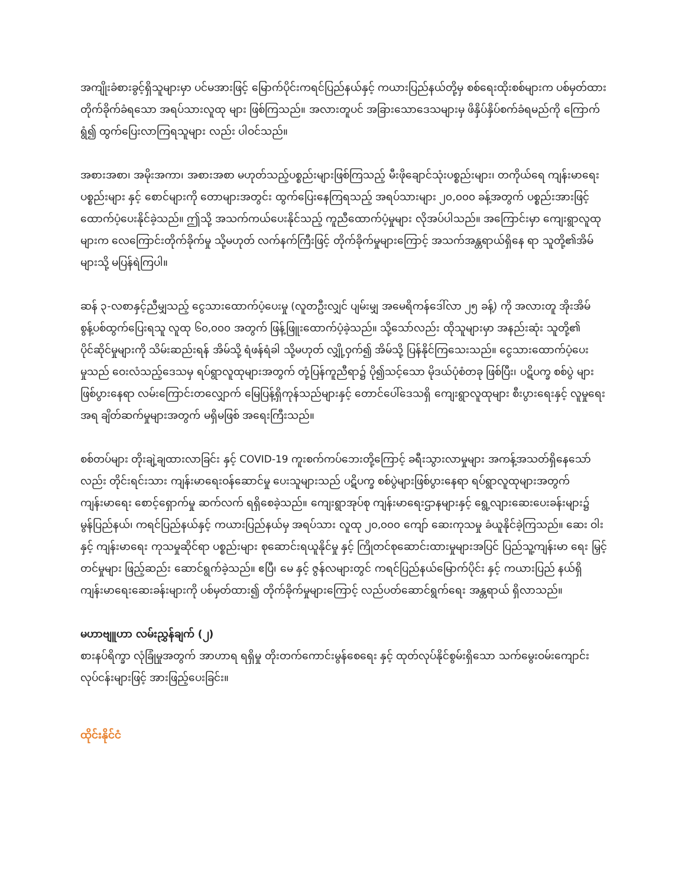အကျိုးခံစားခွင့်ရှိသူများမှာ ပင်မအားဖြင့် မြောက်ပိုင်းကရင်ပြည်နယ်နှင့် ကယားပြည်နယ်တို့မှ စစ်ရေးထိုးစစ်များက ပစ်မှတ်ထားတိုက်ခိုက်ခံရသော အရပ်သားလူထု များ ဖြစ်ကြသည်။ အလားတူပင် အခြားသောဒေသများမှ ဖိနှိပ်နှိပ်စက်ခံရမည်ကို ကြောက်ရွံ၍ ထွက်ပြေးလာကြရသူများ လည်း ပါဝင်သည်။
အစားအစာ၊ အမိုးအကာ၊ အစားအစာ မဟုတ်သည့်ပစ္စည်းများဖြစ်ကြသည့် မီးဖိုချောင်သုံးပစ္စည်းများ၊ တကိုယ်ရေ ကျန်းမာရေးပစ္စည်းများ နှင့် စောင်များကို တောများအတွင်း ထွက်ပြေးနေကြရသည့် အရပ်သားများ ၂၀,၀၀၀ ခန့်အတွက် ပစ္စည်းအားဖြင့် ထောက်ပံ့ပေးနိုင်ခဲ့သည်။ ဤသို့ အသက်ကယ်ပေးနိုင်သည့် ကူညီထောက်ပံ့မှုများ လိုအပ်ပါသည်။ အကြောင်းမှာ ကျေးရွာလူထုများက လေကြောင်းတိုက်ခိုက်မှု သို့မဟုတ် လက်နက်ကြီးဖြင့် တိုက်ခိုက်မှုများကြောင့် အသက်အန္တရာယ်ရှိနေ ရာ သူတို့၏အိမ်များသို့ မပြန်ရဲကြပါ။
ဆန် ၃-လစာနှင့်ညီမျှသည့် ငွေသားထောက်ပံ့ပေးမှု (လူတဦးလျှင် ပျမ်းမျှ အမေရိကန်ဒေါ်လာ ၂၅ ခန့်) ကို အလားတူ အိုးအိမ် စွန့်ပစ်ထွက်ပြေးရသူ လူထု ၆၀,၀၀၀ အတွက် ဖြန့်ဖြူးထောက်ပံ့ခဲ့သည်။ သို့သော်လည်း ထိုသူများမှာ အနည်းဆုံး သူတို့၏ ပိုင်ဆိုင်မှုများကို သိမ်းဆည်းရန် အိမ်သို့ ရံဖန်ရံခါ သို့မဟုတ် လျှို့ဝှက်၍ အိမ်သို့ ပြန်နိုင်ကြသေးသည်။ ငွေသားထောက်ပံ့ပေး မှုသည် ဝေးလံသည့်ဒေသမှ ရပ်ရွာလူထုများအတွက် တုံ့ပြန်ကူညီရာ၌ ပို၍သင့်သော မိုဒယ်ပုံစံတခု ဖြစ်ပြီး၊ ပဋိပက္ခ စစ်ပွဲ များ ဖြစ်ပွားနေရာ လမ်းကြောင်းတလျှောက် မြေပြန့်ရှိကုန်သည်များနှင့် တောင်ပေါ်ဒေသရှိ ကျေးရွာလူထုများ စီးပွားရေးနှင့် လူမှုရေးအရ ချိတ်ဆက်မှုများအတွက် မရှိမဖြစ် အရေးကြီးသည်။
စစ်တပ်များ တိုးချဲ့ချထားလာခြင်း နှင့် COVID-19 ကူးစက်ကပ်ဘေးတို့ကြောင့် ခရီးသွားလာမှုများ အကန့်အသတ်ရှိနေသော် လည်း တိုင်းရင်းသား ကျန်းမာရေးဝန်ဆောင်မှု ပေးသူများသည် ပဋိပက္ခ စစ်ပွဲများဖြစ်ပွားနေရာ ရပ်ရွာလူထုများအတွက် ကျန်းမာရေး စောင့်ရှောက်မှု ဆက်လက် ရရှိစေခဲ့သည်။ ကျေးရွာအုပ်စု ကျန်းမာရေးဌာနများနှင့် ရွေ့လျားဆေးပေးခန်းများ၌ မွန်ပြည်နယ်၊ ကရင်ပြည်နယ်နှင့် ကယားပြည်နယ်မှ အရပ်သား လူထု ၂၀,၀၀၀ ကျော် ဆေးကုသမှု ခံယူနိုင်ခဲ့ကြသည်။ ဆေး ဝါးနှင့် ကျန်းမာရေး ကုသမှုဆိုင်ရာ ပစ္စည်းများ စုဆောင်းရယူနိုင်မှု နှင့် ကြိုတင်စုဆောင်းထားမှုများအပြင် ပြည်သူ့ကျန်းမာ ရေး မြှင့်တင်မှုများ ဖြည့်ဆည်း ဆောင်ရွက်ခဲ့သည်။ ဧပြီ၊ မေ နှင့် ဇွန်လများတွင် ကရင်ပြည်နယ်မြောက်ပိုင်း နှင့် ကယားပြည် နယ်ရှိ ကျန်းမာရေးဆေးခန်းများကို ပစ်မှတ်ထား၍ တိုက်ခိုက်မှုများကြောင့် လည်ပတ်ဆောင်ရွက်ရေး အန္တရာယ် ရှိလာသည်။
မဟာဗျူဟာ လမ်းညွှန်ချက် (၂)
စားနပ်ရိက္ခာ လုံခြုံမှုအတွက် အာဟာရ ရရှိမှု တိုးတက်ကောင်းမွန်စေရေး နှင့် ထုတ်လုပ်နိုင်စွမ်းရှိသော သက်မွေးဝမ်းကျောင်း လုပ်ငန်းများဖြင့် အားဖြည့်ပေးခြင်း။
ထိုင်းနိုင်ငံ